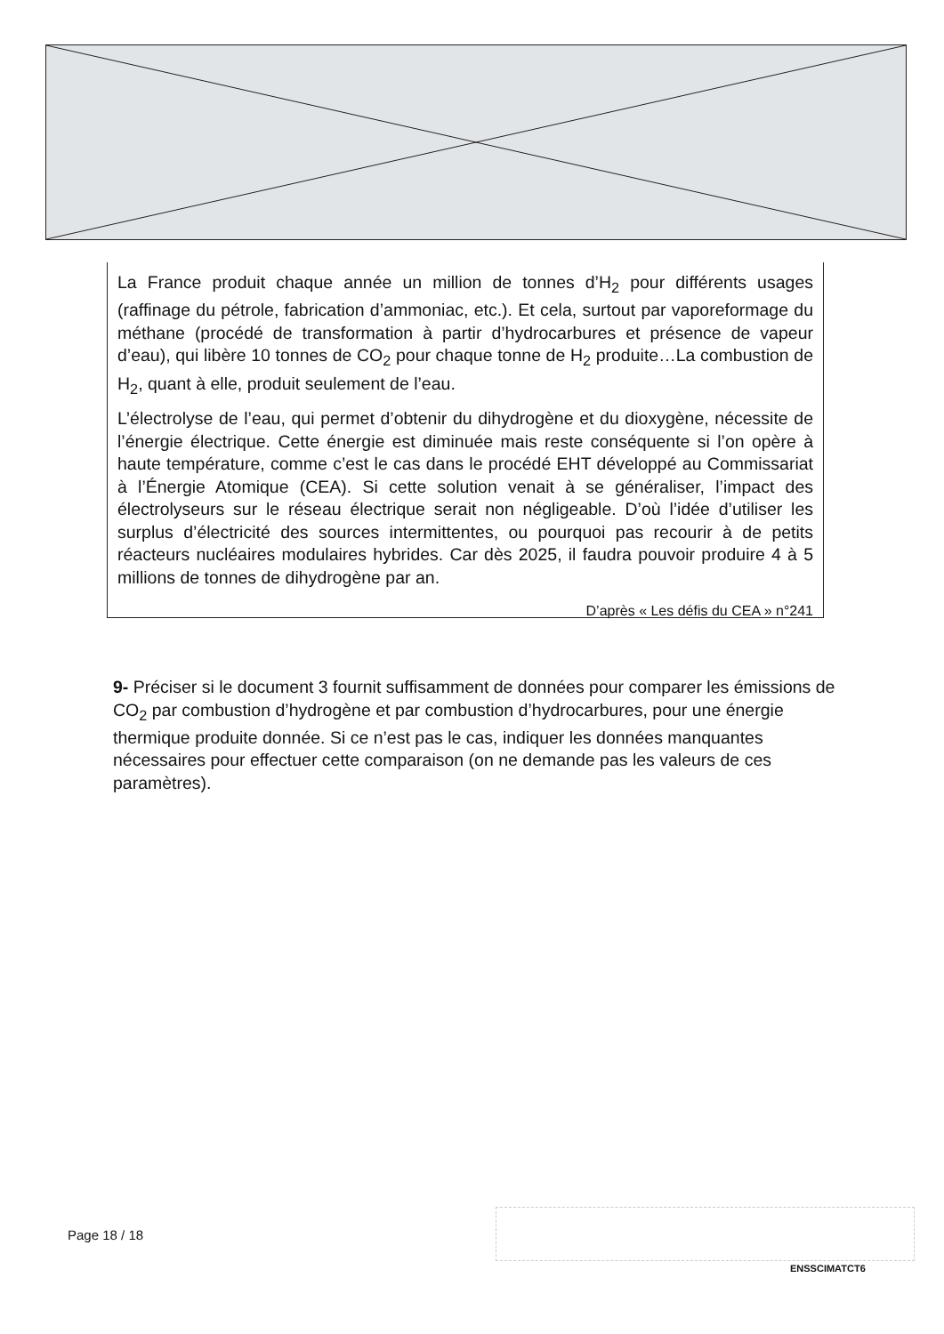La France produit chaque année un million de tonnes d’H<sub>2</sub> pour différents usages (raffinage du pétrole, fabrication d’ammoniac, etc.). Et cela, surtout par vaporeformage du méthane (procédé de transformation à partir d’hydrocarbures et présence de vapeur d’eau), qui libère 10 tonnes de CO<sub>2</sub> pour chaque tonne de H<sub>2</sub> produite…La combustion de H<sub>2</sub>, quant à elle, produit seulement de l’eau.
L’électrolyse de l’eau, qui permet d’obtenir du dihydrogène et du dioxygène, nécessite de l’énergie électrique. Cette énergie est diminuée mais reste conséquente si l’on opère à haute température, comme c’est le cas dans le procédé EHT développé au Commissariat à l’Énergie Atomique (CEA). Si cette solution venait à se généraliser, l’impact des électrolyseurs sur le réseau électrique serait non négligeable. D’où l’idée d’utiliser les surplus d’électricité des sources intermittentes, ou pourquoi pas recourir à de petits réacteurs nucléaires modulaires hybrides. Car dès 2025, il faudra pouvoir produire 4 à 5 millions de tonnes de dihydrogène par an.
D’après « Les défis du CEA » n°241
9- Préciser si le document 3 fournit suffisamment de données pour comparer les émissions de CO<sub>2</sub> par combustion d’hydrogène et par combustion d’hydrocarbures, pour une énergie thermique produite donnée. Si ce n’est pas le cas, indiquer les données manquantes nécessaires pour effectuer cette comparaison (on ne demande pas les valeurs de ces paramètres).
Page 18 / 18
ENSSCIMATCT6